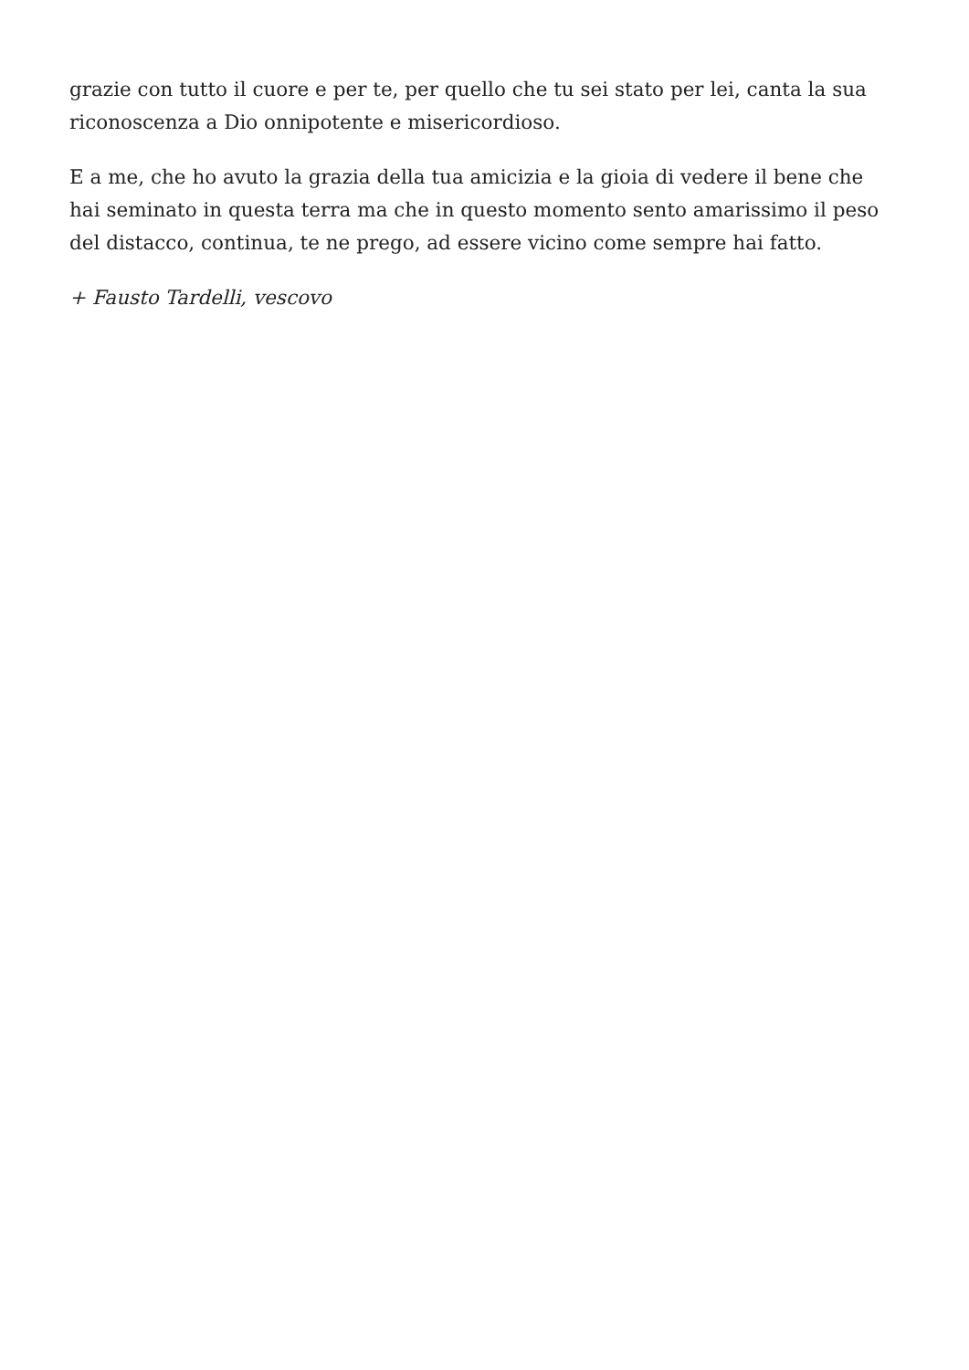grazie con tutto il cuore e per te, per quello che tu sei stato per lei, canta la sua riconoscenza a Dio onnipotente e misericordioso.
E a me, che ho avuto la grazia della tua amicizia e la gioia di vedere il bene che hai seminato in questa terra ma che in questo momento sento amarissimo il peso del distacco, continua, te ne prego, ad essere vicino come sempre hai fatto.
+ Fausto Tardelli, vescovo